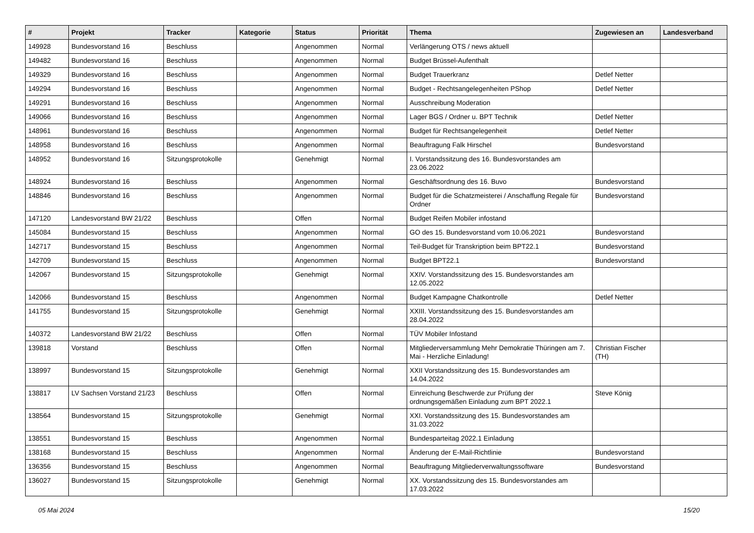| # | Projekt | Tracker | Kategorie | Status | Priorität | Thema | Zugewiesen an | Landesverband |
| --- | --- | --- | --- | --- | --- | --- | --- | --- |
| 149928 | Bundesvorstand 16 | Beschluss | | Angenommen | Normal | Verlängerung OTS / news aktuell | | |
| 149482 | Bundesvorstand 16 | Beschluss | | Angenommen | Normal | Budget Brüssel-Aufenthalt | | |
| 149329 | Bundesvorstand 16 | Beschluss | | Angenommen | Normal | Budget Trauerkranz | Detlef Netter | |
| 149294 | Bundesvorstand 16 | Beschluss | | Angenommen | Normal | Budget - Rechtsangelegenheiten PShop | Detlef Netter | |
| 149291 | Bundesvorstand 16 | Beschluss | | Angenommen | Normal | Ausschreibung Moderation | | |
| 149066 | Bundesvorstand 16 | Beschluss | | Angenommen | Normal | Lager BGS / Ordner u. BPT Technik | Detlef Netter | |
| 148961 | Bundesvorstand 16 | Beschluss | | Angenommen | Normal | Budget für Rechtsangelegenheit | Detlef Netter | |
| 148958 | Bundesvorstand 16 | Beschluss | | Angenommen | Normal | Beauftragung Falk Hirschel | Bundesvorstand | |
| 148952 | Bundesvorstand 16 | Sitzungsprotokolle | | Genehmigt | Normal | I. Vorstandssitzung des 16. Bundesvorstandes am 23.06.2022 | | |
| 148924 | Bundesvorstand 16 | Beschluss | | Angenommen | Normal | Geschäftsordnung des 16. Buvo | Bundesvorstand | |
| 148846 | Bundesvorstand 16 | Beschluss | | Angenommen | Normal | Budget für die Schatzmeisterei / Anschaffung Regale für Ordner | Bundesvorstand | |
| 147120 | Landesvorstand BW 21/22 | Beschluss | | Offen | Normal | Budget Reifen Mobiler infostand | | |
| 145084 | Bundesvorstand 15 | Beschluss | | Angenommen | Normal | GO des 15. Bundesvorstand vom 10.06.2021 | Bundesvorstand | |
| 142717 | Bundesvorstand 15 | Beschluss | | Angenommen | Normal | Teil-Budget für Transkription beim BPT22.1 | Bundesvorstand | |
| 142709 | Bundesvorstand 15 | Beschluss | | Angenommen | Normal | Budget BPT22.1 | Bundesvorstand | |
| 142067 | Bundesvorstand 15 | Sitzungsprotokolle | | Genehmigt | Normal | XXIV. Vorstandssitzung des 15. Bundesvorstandes am 12.05.2022 | | |
| 142066 | Bundesvorstand 15 | Beschluss | | Angenommen | Normal | Budget Kampagne Chatkontrolle | Detlef Netter | |
| 141755 | Bundesvorstand 15 | Sitzungsprotokolle | | Genehmigt | Normal | XXIII. Vorstandssitzung des 15. Bundesvorstandes am 28.04.2022 | | |
| 140372 | Landesvorstand BW 21/22 | Beschluss | | Offen | Normal | TÜV Mobiler Infostand | | |
| 139818 | Vorstand | Beschluss | | Offen | Normal | Mitgliederversammlung Mehr Demokratie Thüringen am 7. Mai - Herzliche Einladung! | Christian Fischer (TH) | |
| 138997 | Bundesvorstand 15 | Sitzungsprotokolle | | Genehmigt | Normal | XXII Vorstandssitzung des 15. Bundesvorstandes am 14.04.2022 | | |
| 138817 | LV Sachsen Vorstand 21/23 | Beschluss | | Offen | Normal | Einreichung Beschwerde zur Prüfung der ordnungsgemäßen Einladung zum BPT 2022.1 | Steve König | |
| 138564 | Bundesvorstand 15 | Sitzungsprotokolle | | Genehmigt | Normal | XXI. Vorstandssitzung des 15. Bundesvorstandes am 31.03.2022 | | |
| 138551 | Bundesvorstand 15 | Beschluss | | Angenommen | Normal | Bundesparteitag 2022.1 Einladung | | |
| 138168 | Bundesvorstand 15 | Beschluss | | Angenommen | Normal | Änderung der E-Mail-Richtlinie | Bundesvorstand | |
| 136356 | Bundesvorstand 15 | Beschluss | | Angenommen | Normal | Beauftragung Mitgliederverwaltungssoftware | Bundesvorstand | |
| 136027 | Bundesvorstand 15 | Sitzungsprotokolle | | Genehmigt | Normal | XX. Vorstandssitzung des 15. Bundesvorstandes am 17.03.2022 | | |
05 Mai 2024 15/20